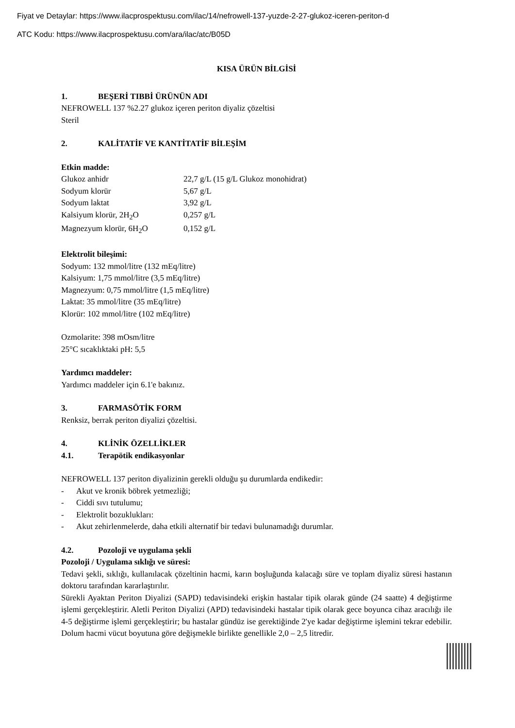Fiyat ve Detaylar: https://www.ilacprospektusu.com/ilac/14/nefrowell-137-yuzde-2-27-glukoz-iceren-periton-d
ATC Kodu: https://www.ilacprospektusu.com/ara/ilac/atc/B05D
KISA ÜRÜN BİLGİSİ
1. BEŞERİ TIBBİ ÜRÜNÜN ADI
NEFROWELL 137 %2.27 glukoz içeren periton diyaliz çözeltisi
Steril
2. KALİTATİF VE KANTİTATİF BİLEŞİM
Etkin madde:
| Glukoz anhidr | 22,7 g/L (15 g/L Glukoz monohidrat) |
| Sodyum klorür | 5,67 g/L |
| Sodyum laktat | 3,92 g/L |
| Kalsiyum klorür, 2H<sub>2</sub>O | 0,257 g/L |
| Magnezyum klorür, 6H<sub>2</sub>O | 0,152 g/L |
Elektrolit bileşimi:
Sodyum: 132 mmol/litre (132 mEq/litre)
Kalsiyum: 1,75 mmol/litre (3,5 mEq/litre)
Magnezyum: 0,75 mmol/litre (1,5 mEq/litre)
Laktat: 35 mmol/litre (35 mEq/litre)
Klorür: 102 mmol/litre (102 mEq/litre)
Ozmolarite: 398 mOsm/litre
25°C sıcaklıktaki pH: 5,5
Yardımcı maddeler:
Yardımcı maddeler için 6.1'e bakınız.
3. FARMASÖTİK FORM
Renksiz, berrak periton diyalizi çözeltisi.
4. KLİNİK ÖZELLİKLER
4.1. Terapötik endikasyonlar
NEFROWELL 137 periton diyalizinin gerekli olduğu şu durumlarda endikedir:
- Akut ve kronik böbrek yetmezliği;
- Ciddi sıvı tutulumu;
- Elektrolit bozuklukları:
- Akut zehirlenmelerde, daha etkili alternatif bir tedavi bulunamadığı durumlar.
4.2. Pozoloji ve uygulama şekli
Pozoloji / Uygulama sıklığı ve süresi:
Tedavi şekli, sıklığı, kullanılacak çözeltinin hacmi, karın boşluğunda kalacağı süre ve toplam diyaliz süresi hastanın doktoru tarafından kararlaştırılır.
Sürekli Ayaktan Periton Diyalizi (SAPD) tedavisindeki erişkin hastalar tipik olarak günde (24 saatte) 4 değiştirme işlemi gerçekleştirir. Aletli Periton Diyalizi (APD) tedavisindeki hastalar tipik olarak gece boyunca cihaz aracılığı ile 4-5 değiştirme işlemi gerçekleştirir; bu hastalar gündüz ise gerektiğinde 2'ye kadar değiştirme işlemini tekrar edebilir. Dolum hacmi vücut boyutuna göre değişmekle birlikte genellikle 2,0 – 2,5 litredir.